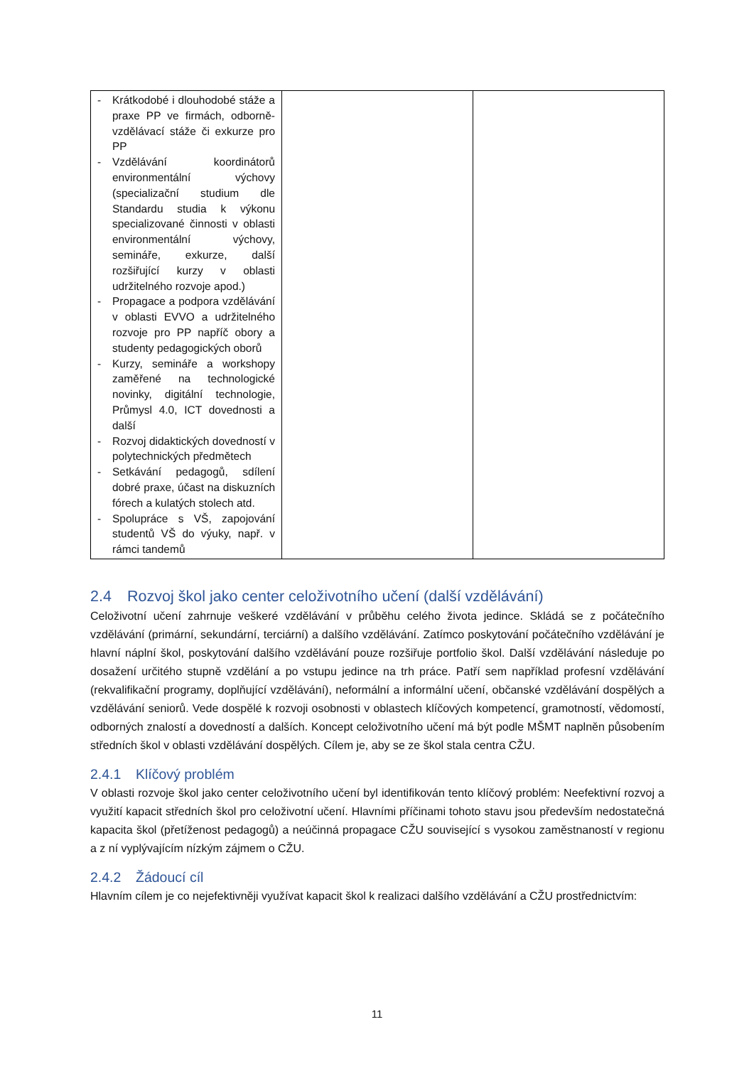| - Krátkodobé i dlouhodobé stáže a praxe PP ve firmách, odborně-vzdělávací stáže či exkurze pro PP - Vzdělávání koordinátorů environmentální výchovy (specializační studium dle Standardu studia k výkonu specializované činnosti v oblasti environmentální výchovy, semináře, exkurze, další rozšiřující kurzy v oblasti udržitelného rozvoje apod.) - Propagace a podpora vzdělávání v oblasti EVVO a udržitelného rozvoje pro PP napříč obory a studenty pedagogických oborů - Kurzy, semináře a workshopy zaměřené na technologické novinky, digitální technologie, Průmysl 4.0, ICT dovednosti a další - Rozvoj didaktických dovedností v polytechnických předmětech - Setkávání pedagogů, sdílení dobré praxe, účast na diskuzních fórech a kulatých stolech atd. - Spolupráce s VŠ, zapojování studentů VŠ do výuky, např. v rámci tandemů | | |
2.4 Rozvoj škol jako center celoživotního učení (další vzdělávání)
Celoživotní učení zahrnuje veškeré vzdělávání v průběhu celého života jedince. Skládá se z počátečního vzdělávání (primární, sekundární, terciární) a dalšího vzdělávání. Zatímco poskytování počátečního vzdělávání je hlavní náplní škol, poskytování dalšího vzdělávání pouze rozšiřuje portfolio škol. Další vzdělávání následuje po dosažení určitého stupně vzdělání a po vstupu jedince na trh práce. Patří sem například profesní vzdělávání (rekvalifikační programy, doplňující vzdělávání), neformální a informální učení, občanské vzdělávání dospělých a vzdělávání seniorů. Vede dospělé k rozvoji osobnosti v oblastech klíčových kompetencí, gramotností, vědomostí, odborných znalostí a dovedností a dalších. Koncept celoživotního učení má být podle MŠMT naplněn působením středních škol v oblasti vzdělávání dospělých. Cílem je, aby se ze škol stala centra CŽU.
2.4.1 Klíčový problém
V oblasti rozvoje škol jako center celoživotního učení byl identifikován tento klíčový problém: Neefektivní rozvoj a využití kapacit středních škol pro celoživotní učení. Hlavními příčinami tohoto stavu jsou především nedostatečná kapacita škol (přetíženost pedagogů) a neúčinná propagace CŽU související s vysokou zaměstnaností v regionu a z ní vyplývajícím nízkým zájmem o CŽU.
2.4.2 Žádoucí cíl
Hlavním cílem je co nejefektivněji využívat kapacit škol k realizaci dalšího vzdělávání a CŽU prostřednictvím:
11